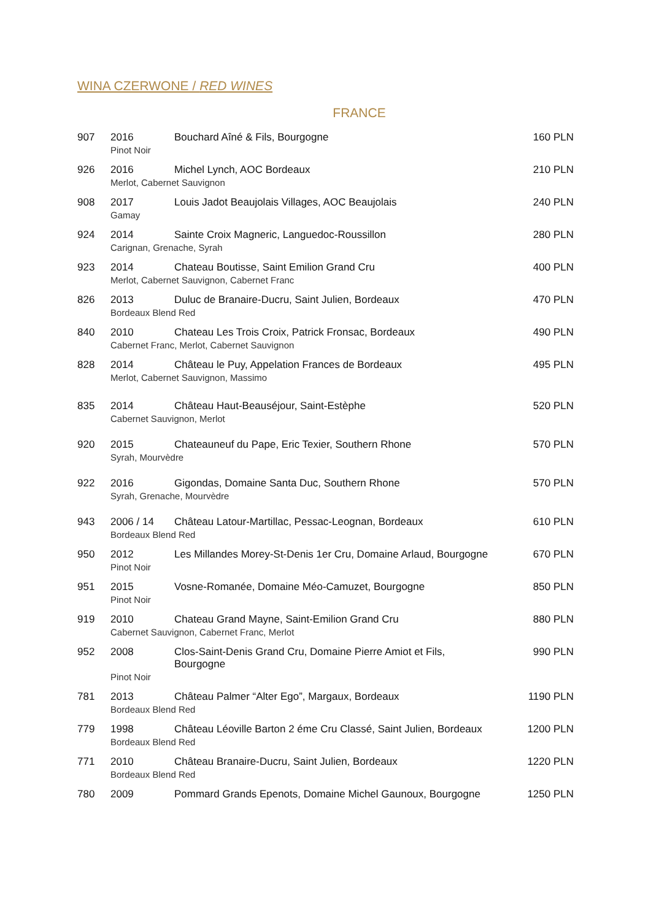WINA CZERWONE / RED WINES
FRANCE
| 907 | 2016 | Bouchard Aîné & Fils, Bourgogne | 160 PLN |
| | Pinot Noir | | |
| 926 | 2016 | Michel Lynch, AOC Bordeaux | 210 PLN |
| | Merlot, Cabernet Sauvignon | | |
| 908 | 2017 | Louis Jadot Beaujolais Villages, AOC Beaujolais | 240 PLN |
| | Gamay | | |
| 924 | 2014 | Sainte Croix Magneric, Languedoc-Roussillon | 280 PLN |
| | Carignan, Grenache, Syrah | | |
| 923 | 2014 | Chateau Boutisse, Saint Emilion Grand Cru | 400 PLN |
| | Merlot, Cabernet Sauvignon, Cabernet Franc | | |
| 826 | 2013 | Duluc de Branaire-Ducru, Saint Julien, Bordeaux | 470 PLN |
| | Bordeaux Blend Red | | |
| 840 | 2010 | Chateau Les Trois Croix, Patrick Fronsac, Bordeaux | 490 PLN |
| | Cabernet Franc, Merlot, Cabernet Sauvignon | | |
| 828 | 2014 | Château le Puy, Appelation Frances de Bordeaux | 495 PLN |
| | Merlot, Cabernet Sauvignon, Massimo | | |
| 835 | 2014 | Château Haut-Beauséjour, Saint-Estèphe | 520 PLN |
| | Cabernet Sauvignon, Merlot | | |
| 920 | 2015 | Chateauneuf du Pape, Eric Texier, Southern Rhone | 570 PLN |
| | Syrah, Mourvèdre | | |
| 922 | 2016 | Gigondas, Domaine Santa Duc, Southern Rhone | 570 PLN |
| | Syrah, Grenache, Mourvèdre | | |
| 943 | 2006 / 14 | Château Latour-Martillac, Pessac-Leognan, Bordeaux | 610 PLN |
| | Bordeaux Blend Red | | |
| 950 | 2012 | Les Millandes Morey-St-Denis 1er Cru, Domaine Arlaud, Bourgogne | 670 PLN |
| | Pinot Noir | | |
| 951 | 2015 | Vosne-Romanée, Domaine Méo-Camuzet, Bourgogne | 850 PLN |
| | Pinot Noir | | |
| 919 | 2010 | Chateau Grand Mayne, Saint-Emilion Grand Cru | 880 PLN |
| | Cabernet Sauvignon, Cabernet Franc, Merlot | | |
| 952 | 2008 | Clos-Saint-Denis Grand Cru, Domaine Pierre Amiot et Fils, Bourgogne | 990 PLN |
| | Pinot Noir | | |
| 781 | 2013 | Château Palmer “Alter Ego”, Margaux, Bordeaux | 1190 PLN |
| | Bordeaux Blend Red | | |
| 779 | 1998 | Château Léoville Barton 2 éme Cru Classé, Saint Julien, Bordeaux | 1200 PLN |
| | Bordeaux Blend Red | | |
| 771 | 2010 | Château Branaire-Ducru, Saint Julien, Bordeaux | 1220 PLN |
| | Bordeaux Blend Red | | |
| 780 | 2009 | Pommard Grands Epenots, Domaine Michel Gaunoux, Bourgogne | 1250 PLN |